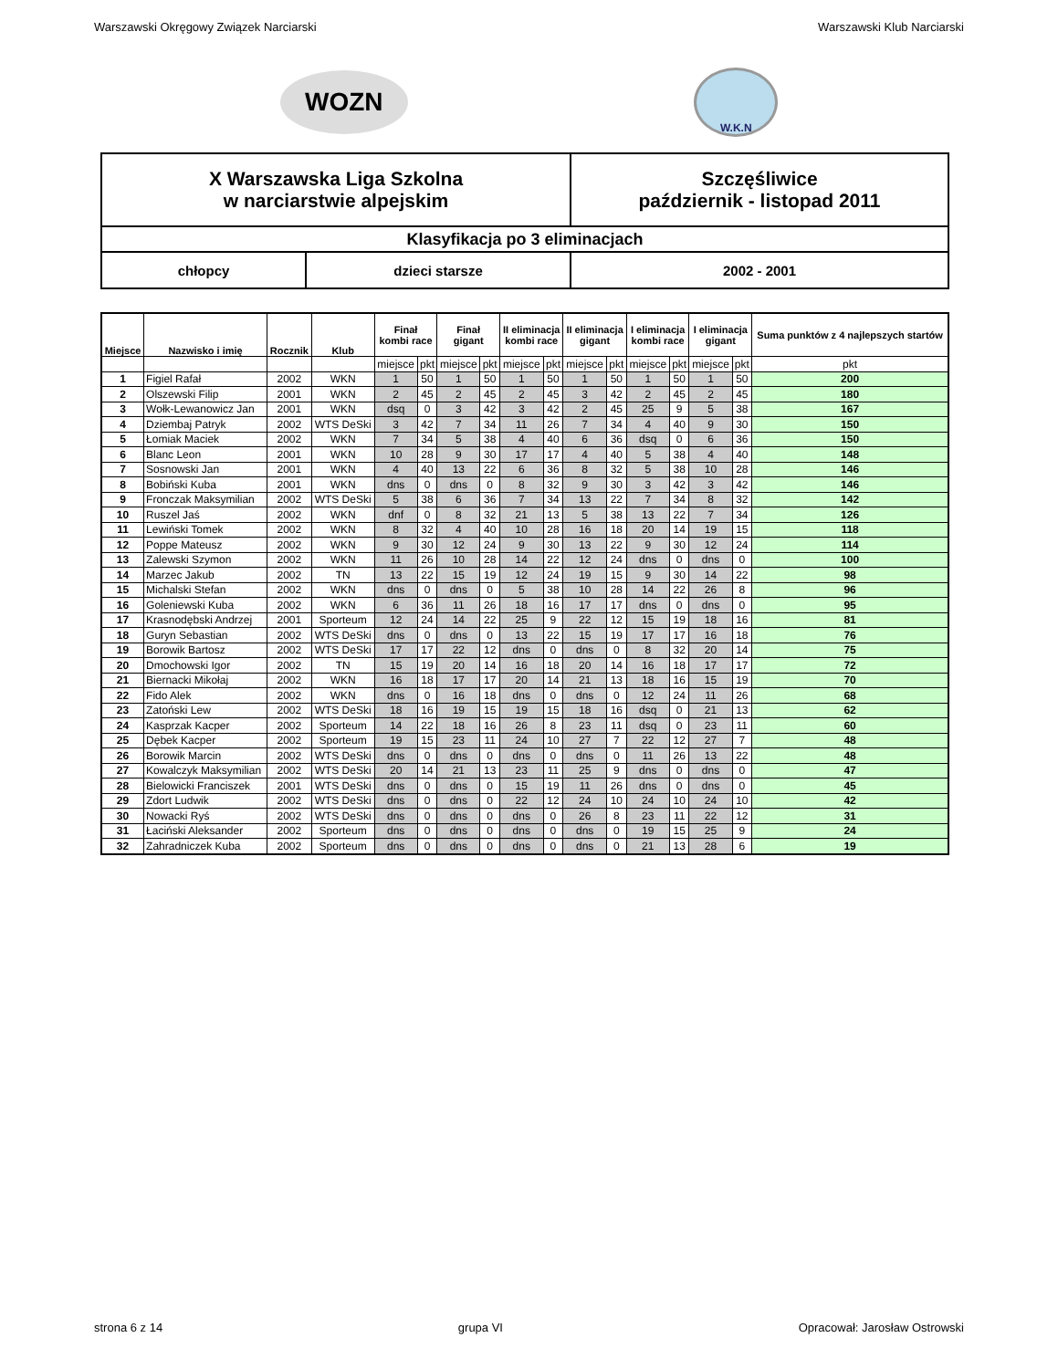Warszawski Okręgowy Związek Narciarski Warszawski Klub Narciarski
WOZN
W.K.N
| X Warszawska Liga Szkolna w narciarstwie alpejskim | | Szczęśliwice październik - listopad 2011 |
| Klasyfikacja po 3 eliminacjach | | |
| chłopcy | dzieci starsze | 2002 - 2001 |
| Miejsce | Nazwisko i imię | Rocznik | Klub | Finał kombi race | | Finał gigant | | II eliminacja kombi race | | II eliminacja gigant | | I eliminacja kombi race | | I eliminacja gigant | | Suma punktów z 4 najlepszych startów |
| --- | --- | --- | --- | --- | --- | --- | --- | --- | --- | --- | --- | --- | --- | --- | --- | --- |
| | | | | miejsce | pkt | miejsce | pkt | miejsce | pkt | miejsce | pkt | miejsce | pkt | miejsce | pkt | pkt |
| 1 | Figiel Rafał | 2002 | WKN | 1 | 50 | 1 | 50 | 1 | 50 | 1 | 50 | 1 | 50 | 1 | 50 | 200 |
| 2 | Olszewski Filip | 2001 | WKN | 2 | 45 | 2 | 45 | 2 | 45 | 3 | 42 | 2 | 45 | 2 | 45 | 180 |
| 3 | Wołk-Lewanowicz Jan | 2001 | WKN | dsq | 0 | 3 | 42 | 3 | 42 | 2 | 45 | 25 | 9 | 5 | 38 | 167 |
| 4 | Dziembaj Patryk | 2002 | WTS DeSki | 3 | 42 | 7 | 34 | 11 | 26 | 7 | 34 | 4 | 40 | 9 | 30 | 150 |
| 5 | Łomiak Maciek | 2002 | WKN | 7 | 34 | 5 | 38 | 4 | 40 | 6 | 36 | dsq | 0 | 6 | 36 | 150 |
| 6 | Blanc Leon | 2001 | WKN | 10 | 28 | 9 | 30 | 17 | 17 | 4 | 40 | 5 | 38 | 4 | 40 | 148 |
| 7 | Sosnowski Jan | 2001 | WKN | 4 | 40 | 13 | 22 | 6 | 36 | 8 | 32 | 5 | 38 | 10 | 28 | 146 |
| 8 | Bobiński Kuba | 2001 | WKN | dns | 0 | dns | 0 | 8 | 32 | 9 | 30 | 3 | 42 | 3 | 42 | 146 |
| 9 | Fronczak Maksymilian | 2002 | WTS DeSki | 5 | 38 | 6 | 36 | 7 | 34 | 13 | 22 | 7 | 34 | 8 | 32 | 142 |
| 10 | Ruszel Jaś | 2002 | WKN | dnf | 0 | 8 | 32 | 21 | 13 | 5 | 38 | 13 | 22 | 7 | 34 | 126 |
| 11 | Lewiński Tomek | 2002 | WKN | 8 | 32 | 4 | 40 | 10 | 28 | 16 | 18 | 20 | 14 | 19 | 15 | 118 |
| 12 | Poppe Mateusz | 2002 | WKN | 9 | 30 | 12 | 24 | 9 | 30 | 13 | 22 | 9 | 30 | 12 | 24 | 114 |
| 13 | Zalewski Szymon | 2002 | WKN | 11 | 26 | 10 | 28 | 14 | 22 | 12 | 24 | dns | 0 | dns | 0 | 100 |
| 14 | Marzec Jakub | 2002 | TN | 13 | 22 | 15 | 19 | 12 | 24 | 19 | 15 | 9 | 30 | 14 | 22 | 98 |
| 15 | Michalski Stefan | 2002 | WKN | dns | 0 | dns | 0 | 5 | 38 | 10 | 28 | 14 | 22 | 26 | 8 | 96 |
| 16 | Goleniewski Kuba | 2002 | WKN | 6 | 36 | 11 | 26 | 18 | 16 | 17 | 17 | dns | 0 | dns | 0 | 95 |
| 17 | Krasnodębski Andrzej | 2001 | Sporteum | 12 | 24 | 14 | 22 | 25 | 9 | 22 | 12 | 15 | 19 | 18 | 16 | 81 |
| 18 | Guryn Sebastian | 2002 | WTS DeSki | dns | 0 | dns | 0 | 13 | 22 | 15 | 19 | 17 | 17 | 16 | 18 | 76 |
| 19 | Borowik Bartosz | 2002 | WTS DeSki | 17 | 17 | 22 | 12 | dns | 0 | dns | 0 | 8 | 32 | 20 | 14 | 75 |
| 20 | Dmochowski Igor | 2002 | TN | 15 | 19 | 20 | 14 | 16 | 18 | 20 | 14 | 16 | 18 | 17 | 17 | 72 |
| 21 | Biernacki Mikołaj | 2002 | WKN | 16 | 18 | 17 | 17 | 20 | 14 | 21 | 13 | 18 | 16 | 15 | 19 | 70 |
| 22 | Fido Alek | 2002 | WKN | dns | 0 | 16 | 18 | dns | 0 | dns | 0 | 12 | 24 | 11 | 26 | 68 |
| 23 | Zatoński Lew | 2002 | WTS DeSki | 18 | 16 | 19 | 15 | 19 | 15 | 18 | 16 | dsq | 0 | 21 | 13 | 62 |
| 24 | Kasprzak Kacper | 2002 | Sporteum | 14 | 22 | 18 | 16 | 26 | 8 | 23 | 11 | dsq | 0 | 23 | 11 | 60 |
| 25 | Dębek Kacper | 2002 | Sporteum | 19 | 15 | 23 | 11 | 24 | 10 | 27 | 7 | 22 | 12 | 27 | 7 | 48 |
| 26 | Borowik Marcin | 2002 | WTS DeSki | dns | 0 | dns | 0 | dns | 0 | dns | 0 | 11 | 26 | 13 | 22 | 48 |
| 27 | Kowalczyk Maksymilian | 2002 | WTS DeSki | 20 | 14 | 21 | 13 | 23 | 11 | 25 | 9 | dns | 0 | dns | 0 | 47 |
| 28 | Bielowicki Franciszek | 2001 | WTS DeSki | dns | 0 | dns | 0 | 15 | 19 | 11 | 26 | dns | 0 | dns | 0 | 45 |
| 29 | Zdort Ludwik | 2002 | WTS DeSki | dns | 0 | dns | 0 | 22 | 12 | 24 | 10 | 24 | 10 | 24 | 10 | 42 |
| 30 | Nowacki Ryś | 2002 | WTS DeSki | dns | 0 | dns | 0 | dns | 0 | 26 | 8 | 23 | 11 | 22 | 12 | 31 |
| 31 | Łaciński Aleksander | 2002 | Sporteum | dns | 0 | dns | 0 | dns | 0 | dns | 0 | 19 | 15 | 25 | 9 | 24 |
| 32 | Zahradniczek Kuba | 2002 | Sporteum | dns | 0 | dns | 0 | dns | 0 | dns | 0 | 21 | 13 | 28 | 6 | 19 |
strona 6 z 14 grupa VI Opracował: Jarosław Ostrowski